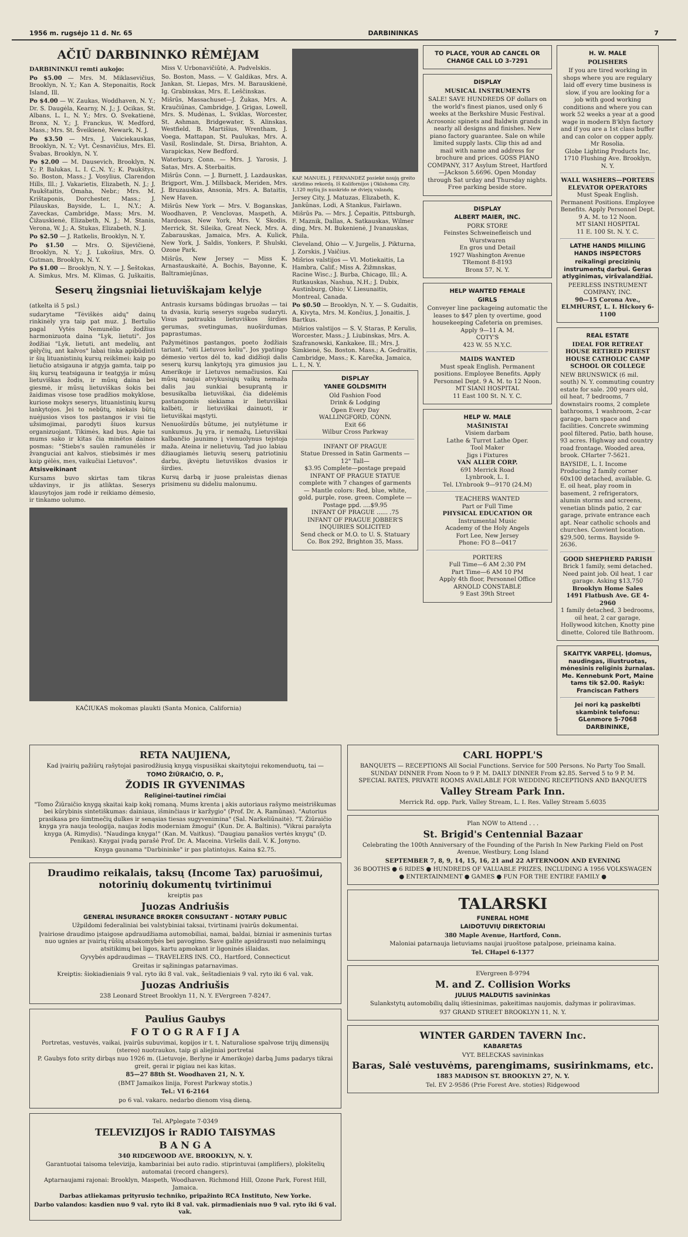1956 m. rugsėjo 11 d. Nr. 65 DARBININKAS 7
AČIŪ DARBININKO RĖMĖJAM
DARBININKUI remti aukojo:
Po $5.00 — Mrs. M. Miklasevičius, Brooklyn, N. Y.; Kan A. Steponaitis, Rock Island, Ill.
Po $4.00 — W. Zaukas, Woddhaven, N. Y.; Dr. S. Daugėla, Kearny, N. J.; J. Ocikas, St. Albans, L. I., N. Y.; Mrs. O. Svekatienė, Bronx, N. Y.; J. Franckus, W. Medford, Mass.; Mrs. St. Šveikienė, Newark, N. J.
Po $3.50 — Mrs. J. Vaiciekauskas, Brooklyn, N. Y.; Vyt. Česnavičius, Mrs. El. Švabas, Brooklyn, N. Y.
Po $2.00 — M. Dausevich, Brooklyn, N. Y.; P. Balukas, L. I. C.,N. Y.; K. Paukštys, So. Boston, Mass.; J. Vosylius, Clarendon Hills, Ill.; J. Vakarietis, Elizabeth, N. J.; J. Paukštaitis, Omaha, Nebr.; Mrs. M. Krištaponis, Dorchester, Mass.; J. Pilauskas, Bayside, L. I., N.Y.; A. Zaveckas, Cambridge, Mass; Mrs. M. Čižauskienė, Elizabeth, N. J.; M. Stanis, Verona, W. J.; A. Stukas, Elizabeth, N. J.
Po $2.50 — J. Ratkelis, Brooklyn, N. Y.
Po $1.50 — Mrs. O. Sijevičienė, Brooklyn, N. Y.; J. Lukošius, Mrs. O. Gutman, Brooklyn, N. Y.
Po $1.00 — Brooklyn, N. Y. — J. Šeštokas, A. Simkus, Mrs. M. Klimas, G. Juškaitis, Miss V. Urbonavičiūtė, A. Padvelskis.
So. Boston, Mass. — V. Galdikas, Mrs. A. Jankan, St. Liepas, Mrs. M. Barauskienė, Ig. Grabinskas, Mrs. E. Leščinskas.
Mišrūs, Massachuset—J. Žukas, Mrs. A. Kraučiūnas, Cambridge, J. Grigas, Lowell, Mrs. S. Mudėnas, L. Sviklas, Worcester, St. Ashman, Bridgewater, S. Alinskas, Westfield, B. Martišius, Wrentham, J. Voega, Mattapan, St. Paulukas, Mrs. A. Vasil, Roslindale, St. Dirsa, Briahton, A. Varapickas, New Bedford.
Waterbury, Conn. — Mrs. J. Yarosis, J. Satas, Mrs. A. Sterbaitis.
Mišrūs Conn. — J. Burnett, J. Lazdauskas, Brigport, Wm. J. Millsback, Meriden, Mrs. J. Bruzauskas, Ansonia, Mrs. A. Bataitis, New Haven.
Mišrūs New York — Mrs. V. Boganskas, Woodhaven, P. Venclovas, Maspeth, A. Mardosas, New York, Mrs. V. Skodis, Merrick, St. Sileika, Great Neck, Mrs. A. Zabarauskas, Jamaica, Mrs. A. Kulick, New York, J. Saldis, Yonkers, P. Shulski, Ozone Park.
Mišrūs, New Jersey — Miss K. Arnastauskaitė, A. Bochis, Bayonne, K. Baltramiejūnas,
Seserų žingsniai lietuviškajam kelyje
(atkelta iš 5 psl.)
sudarytame "Tėviškės aidų" dainų rinkinėly yra taip pat muz. J. Bertulio pagal Vytės Nemunėlio žodžius harmonizuota daina "Lyk, lietuti". Jos žodžiai "Lyk, lietuti, ant medelių, ant gėlyčių, ant kalvos" labai tinka apibūdinti ir šių lituanistinių kursų reikšmei: kaip po lietučio atsigauna ir atgyja gamta, taip po šių kursų teatsigauna ir teatgyja ir mūsų lietuviškas žodis, ir mūsų daina bei giesmė, ir mūsų lietuviškas šokis bei žaidimas visose tose pradžios mokyklose, kuriose mokys seserys, lituanistinių kursų lankytojos. Jei to nebūtų, niekais būtų nuėjusios visos tos pastangos ir visi tie užsimojimai, parodyti šiuos kursus organizuojant. Tikimės, kad bus. Apie tai mums sako ir kitas čia minėtos dainos posmas: "Stiebs's saulėn ramunėlės ir žvanguciai ant kalvos, stiebsimės ir mes kaip gėlės, mes, vaikučiai Lietuvos".
Atsisveikinant
Kursams buvo skirtas tam tikras uždavinys, ir jis atliktas. Seserys klausytojos jam rodė ir reikiamo dėmesio, ir tinkamo uolumo.
Antrasis kursams būdingas bruožas — tai ta dvasia, kurią seserys sugeba sudaryti. Visus patraukia lietuviškos širdies gerumas, svetingumas, nuoširdumas, paprastumas.
Pažymėtinos pastangos, poeto žodžiais tariant, "eiti Lietuvos keliu". Jos ypatingo dėmesio vertos dėl to, kad didžioji dalis seserų kursų lankytojų yra gimusios jau Amerikoje ir Lietuvos nemačiusios. Kai mūsų naujai atvykusiųjų vaikų nemaža dalis jau sunkiai besuprantą ir besusikalba lietuviškai, čia didelėmis pastangomis siekiama ir lietuviškai kalbėti, ir lietuviškai dainuoti, ir lietuviškai mąstyti.
Nenuoširdūs būtume, jei nutylėtume ir sunkumus. Jų yra, ir nemažų. Lietuviškai kalbančio jaunimo į vienuolynus tejstoja maža. Ateina ir nelietuvių. Tad juo labiau džiaugiamės lietuvių seserų patriotiniu darbu, įkvėptu lietuviškos dvasios ir širdies.
Kursų darbą ir juose praleistas dienas prisimenu su dideliu malonumu.
KAČIUKAS mokomas plaukti (Santa Monica, California)
KAP. MANUEL J. FERNANDEZ pasiekė naują greito skridimo rekordą. Iš Kalifornijos į Oklahoma City, 1,120 mylių jis nuskrido nė dviejų valandų.
Jersey City, J. Matuzas, Elizabeth, K. Jankūnas, Lodi, A Stankus, Fairlawn.
Mišrūs Pa. — Mrs. J. Čepaitis, Pittsburgh, F. Maznik, Dallas, A. Satkauskas, Wilmer ding, Mrs. M. Bukenienė, J Ivanauskas, Phila.
Cleveland, Ohio — V. Jurgelis, J. Pikturna, J. Zorskis, J Vaičius.
Mišrios valstijos — Vl. Motiekaitis, La Hambra, Calif.; Miss A. Žižmnskas, Racine Wisc.; J. Burba, Chicago, Ill.; A. Rutkauskas, Nashua, N.H.; J. Dubix, Austinburg, Ohio; V. Liesunaitis, Montreal, Canada.
Po $0.50 — Brooklyn, N. Y. — S. Gudaitis, A. Kivyta, Mrs. M. Končius, J. Jonaitis, J. Bartkus.
Mišrios valstijos — S. V. Staras, P. Kerulis, Worcester, Mass.; J. Liubinskas, Mrs. A. Szafranowski, Kankakee, Ill.; Mrs. J. Šimkienė, So. Boston. Mass.; A. Gedraitis, Cambridge, Mass.; K. Karečka, Jamaica, L. I., N. Y.
DISPLAY
YANEE GOLDSMITH
Old Fashion Food
Drink & Lodging
Open Every Day
WALLINGFORD, CONN.
Exit 66
Wilbur Cross Parkway
INFANT OF PRAGUE
Statue Dressed in Satin Garments —12" Tall—
$3.95 Complete—postage prepaid
INFANT OF PRAGUE STATUE complete with 7 changes of garments — Mantle colors: Red, blue, white, gold, purple, rose, green. Complete — Postage ppd. ....$9.95
INFANT OF PRAGUE ...... .75
INFANT OF PRAGUE JOBBER'S INQUIRIES SOLICITED
Send check or M.O. to U. S. Statuary Co. Box 292, Brighton 35, Mass.
TO PLACE, YOUR AD CANCEL OR CHANGE CALL LO 3-7291
DISPLAY
MUSICAL INSTRUMENTS
SALE! SAVE HUNDREDS OF dollars on the world's finest pianos, used only 6 weeks at the Berkshire Music Festival. Acrosonic spinets and Baldwin grands in nearly all designs and finishes. New piano factory guarantee. Sale on while limited supply lasts. Clip this ad and mail with name and address for brochure and prices. GOSS PIANO COMPANY, 317 Asylum Street, Hartford—JAckson 5.6696. Open Monday through Sat urday and Thursday nights. Free parking beside store.
DISPLAY
ALBERT MAIER, INC.
PORK STORE
Feinstes Schweinefleisch und Wurstwaren
En gros und Detail
1927 Washington Avenue
TRemont 8-8193
Bronx 57, N. Y.
HELP WANTED FEMALE
GIRLS
Conveyer line packageing automatic the leases to $47 plen ty overtime, good housekeeping Cafeteria on premises. Apply 9—11 A. M.
COTY'S
423 W. 55 N.Y.C.
MAIDS WANTED
Must speak English. Permanent positions. Employee Benefits. Apply Personnel Dept. 9 A. M. to 12 Noon.
MT SIANI HOSPITAL
11 East 100 St. N. Y. C.
HELP W. MALE
MAŠINISTAI
Visiem darbam
Lathe & Turret Lathe Oper.
Tool Maker
Jigs i Fixtures
VAN ALLER CORP.
691 Merrick Road
Lynbrook, L. I.
Tel. LYnbrook 9—9170 (24.M)
TEACHERS WANTED
Part or Full Time
PHYSICAL EDUCATION OR
Instrumental Music
Academy of the Holy Angels
Fort Lee, New Jersey
Phone: FO 8—0417
PORTERS
Full Time—6 AM 2:30 PM
Part Time—6 AM 10 PM
Apply 4th floor, Personnel Office
ARNOLD CONSTABLE
9 East 39th Street
H. W. MALE
POLISHERS
If you are tired working in shops where you are regulary laid off every time business is slow, if you are looking for a job with good working conditions and where you can work 52 weeks a year at a good wage in modern B'klyn factory and if you are a 1st class buffer and can color on copper apply. Mr Rosolia.
Globe Lighting Products Inc, 1710 Flushing Ave. Brooklyn, N. Y.
WALL WASHERS—PORTERS ELEVATOR OPERATORS
Must Speak English. Permanent Positions. Employee Benefits. Apply Personnel Dept. 9 A. M. to 12 Noon.
MT SIANI HOSPITAL
11 E. 100 St. N. Y. C.
LATHE HANDS MILLING HANDS INSPECTORS
reikalingi precizinių instrumentų darbui. Geras atlyginimas, viršvalandžiai.
PEERLESS INSTRUMENT COMPANY, INC.
90—15 Corona Ave., ELMHURST, L. I. HIckory 6-1100
REAL ESTATE
IDEAL FOR RETREAT HOUSE RETIRED PRIEST HOUSE CATHOLIC CAMP SCHOOL OR COLLEGE
NEW BRUNSWICK (6 mil. south) N. Y. commuting country estate for sale. 200 years old, oil heat, 7 bedrooms, 7 downstairs rooms, 2 complete bathrooms, 1 washroom, 2-car garage, barn space and facilities. Concrete swimming pool filtered. Patio, bath house, 93 acres. Highway and country road frontage. Wooded area, brook. CHarter 7-5621.
BAYSIDE, L. I. Income Producing 2 family corner 60x100 detached, available. G. E. oil heat, play room in basement, 2 refrigerators, alumin storms and screens, venetian blinds patio, 2 car garage, private entrance each apt. Near catholic schools and churches. Convient location. $29,500, terms. Bayside 9-2636.
GOOD SHEPHERD PARISH
Brick 1 family, semi detached. Need paint job. Oil heat, 1 car garage. Asking $13,750
Brooklyn Home Sales
1491 Flatbush Ave. GE 4-2960
1 family detached, 3 bedrooms, oil heat, 2 car garage, Hollywood kitchen, Knotty pine dinette, Colored tile Bathroom.
SKAITYK VARPELĮ. Įdomus, naudingas, iliustruotas, mėnesinis religinis žurnalas. Me. Kennebunk Port, Maine tams tik $2.00. Rašyk: Franciscan Fathers
Jei nori ką paskelbti skambink telefonu: GLenmore 5-7068 DARBININKE,
RETA NAUJIENA,
Kad įvairių pažiūrų rašytojai pasirodžiusią knygą vispusiškai skaitytojui rekomenduotų, tai —
TOMO ŽIŪRAIČIO, O. P.,
ŽODIS IR GYVENIMAS
Religinei-tautinei rimčiai
"Tomo Žiūraičio knygą skaitai kaip kokį romaną. Mums krenta į akis autoriaus rašymo meistriškumas bei kūrybinis sintetiškumas: dainiaus, išminčiaus ir karžygio" (Prof. Dr. A. Ramūnas). "Autorius prasikasa pro šimtmečių dulkes ir senąsias tiesas sugyvenimina" (Sal. Narkeliūnaitė). "T. Žiūraičio knyga yra nauja teologija, naujas žodis moderniam žmogui" (Kun. Dr. A. Baltinis). "Vikrai parašyta knyga (A. Rimydis). "Naudinga knyga!" (Kan. M. Vaitkus). "Daugiau panašios vertės knygų" (D. Penikas). Knygai įvadą parašė Prof. Dr. A. Maceina. Viršelis dail. V. K. Jonyno.
Knyga gaunama "Darbininke" ir pas platintojus. Kaina $2.75.
Draudimo reikalais, taksų (Income Tax) paruošimui, notorinių dokumentų tvirtinimui
kreiptis pas
Juozas Andriušis
GENERAL INSURANCE BROKER CONSULTANT - NOTARY PUBLIC
Užpildomi federaliniai bei valstybiniai taksai, tvirtinami įvairūs dokumentai.
Įvairiose draudimo įstaigose apdraudžiama automobiliai, namai, baldai, bizniai ir asmeninis turtas nuo ugnies ar įvairių rūšių atsakomybės bei pavogimo. Save galite apsidrausti nuo nelaimingų atsitikimų bei ligos, kartu apmokant ir ligoninės išlaidas.
Gyvybės apdraudimas — TRAVELERS INS. CO., Hartford, Connecticut
Greitas ir sąžiningas patarnavimas.
Kreiptis: šiokiadieniais 9 val. ryto iki 8 val. vak., šeštadieniais 9 val. ryto iki 6 val. vak.
Juozas Andriušis
238 Leonard Street Brooklyn 11, N. Y. EVergreen 7-8247.
Paulius Gaubys
F O T O G R A F I J A
Portretas, vestuvės, vaikai, įvairūs subuvimai, kopijos ir t. t. Naturaliose spalvose trijų dimensijų (stereo) nuotraukos, taip gi aliejiniai portretai
P. Gaubys foto srity dirbąs nuo 1926 m. (Lietuvoje, Berlyne ir Amerikoje) darbą Jums padarys tikrai greit, gerai ir pigiau nei kas kitas.
85—27 88th St. Woodhaven 21, N. Y.
(BMT Jamaikos linija, Forest Parkway stotis.)
Tel.: VI 6-2164
po 6 val. vakaro. nedarbo dienom visą dieną.
Tel. APplegate 7-0349
TELEVIZIJOS ir RADIO TAISYMAS
B A N G A
340 RIDGEWOOD AVE. BROOKLYN, N. Y.
Garantuotai taisoma televizija, kambariniai bei auto radio. stiprintuvai (amplifiers), plokštelių automatai (record changers).
Aptarnaujami rajonai: Brooklyn, Maspeth, Woodhaven. Richmond Hill, Ozone Park, Forest Hill, Jamaica.
Darbas atliekamas prityrusio techniko, pripažinto RCA Instituto, New Yorke.
Darbo valandos: kasdien nuo 9 val. ryto iki 8 val. vak. pirmadieniais nuo 9 val. ryto iki 6 val. vak.
CARL HOPPL'S
BANQUETS — RECEPTIONS All Social Functions. Service for 500 Persons. No Party Too Small.
SUNDAY DINNER From Noon to 9 P. M. DAILY DINNER From $2.85. Served 5 to 9 P. M.
SPECIAL RATES, PRIVATE ROOMS AVAILABLE FOR WEDDING RECEPTIONS AND BANQUETS
Valley Stream Park Inn.
Merrick Rd. opp. Park, Valley Stream, L. I. Res. Valley Stream 5.6035
Plan NOW to Attend . . .
St. Brigid's Centennial Bazaar
Celebrating the 100th Anniversary of the Founding of the Parish In New Parking Field on Post Avenue, Westbury, Long Island
SEPTEMBER 7, 8, 9, 14, 15, 16, 21 and 22 AFTERNOON AND EVENING
36 BOOTHS ● 6 RIDES ● HUNDREDS OF VALUABLE PRIZES, INCLUDING A 1956 VOLKSWAGEN ● ENTERTAINMENT ● GAMES ● FUN FOR THE ENTIRE FAMILY ●
TALARSKI
FUNERAL HOME
LAIDOTUVIŲ DIREKTORIAI
380 Maple Avenue, Hartford, Conn.
Maloniai patarnauja lietuviams naujai įruoštose patalpose, prieinama kaina.
Tel. CHapel 6-1377
EVergreen 8-9794
M. and Z. Collision Works
JULIUS MALDUTIS savininkas
Sulankstytų automobilių dalių ištiesinimas, pakeitimas naujomis, dažymas ir poliravimas.
937 GRAND STREET BROOKLYN 11, N. Y.
WINTER GARDEN TAVERN Inc.
KABARETAS
VYT. BELECKAS savininkas
Baras, Salė vestuvėms, parengimams, susirinkmams, etc.
1883 MADISON ST. BROOKLYN 27, N. Y.
Tel. EV 2-9586 (Prie Forest Ave. stoties) Ridgewood